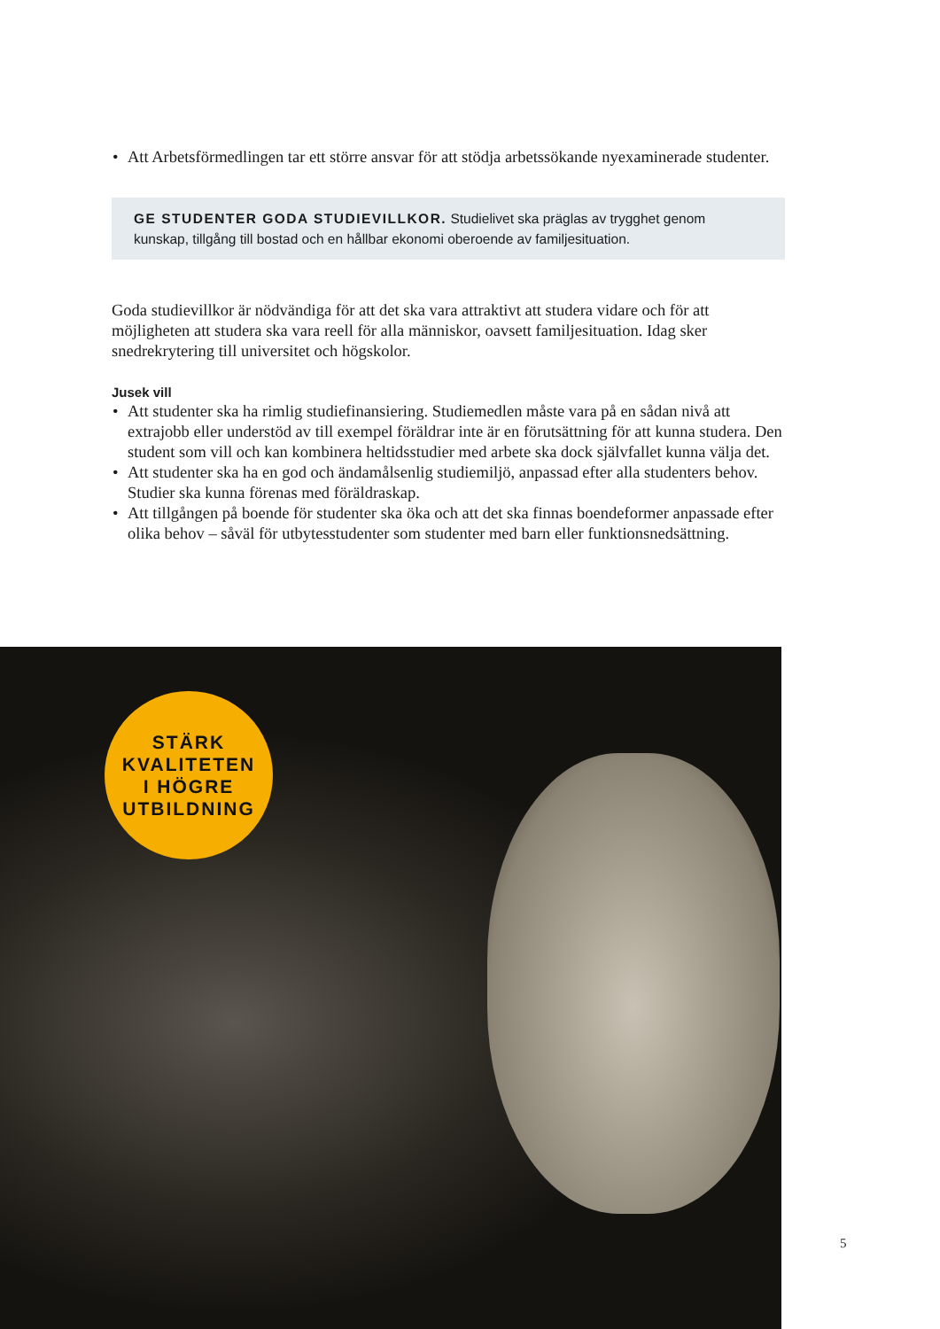• Att Arbetsförmedlingen tar ett större ansvar för att stödja arbetssökande nyexaminerade studenter.
GE STUDENTER GODA STUDIEVILLKOR. Studielivet ska präglas av trygghet genom kunskap, tillgång till bostad och en hållbar ekonomi oberoende av familjesituation.
Goda studievillkor är nödvändiga för att det ska vara attraktivt att studera vidare och för att möjligheten att studera ska vara reell för alla människor, oavsett familjesituation. Idag sker snedrekrytering till universitet och högskolor.
Jusek vill
• Att studenter ska ha rimlig studiefinansiering. Studiemedlen måste vara på en sådan nivå att extrajobb eller understöd av till exempel föräldrar inte är en förutsättning för att kunna studera. Den student som vill och kan kombinera heltidsstudier med arbete ska dock självfallet kunna välja det.
• Att studenter ska ha en god och ändamålsenlig studiemiljö, anpassad efter alla studenters behov. Studier ska kunna förenas med föräldraskap.
• Att tillgången på boende för studenter ska öka och att det ska finnas boendeformer anpassade efter olika behov – såväl för utbytesstudenter som studenter med barn eller funktionsnedsättning.
STÄRK
KVALITETEN
I HÖGRE
UTBILDNING
5